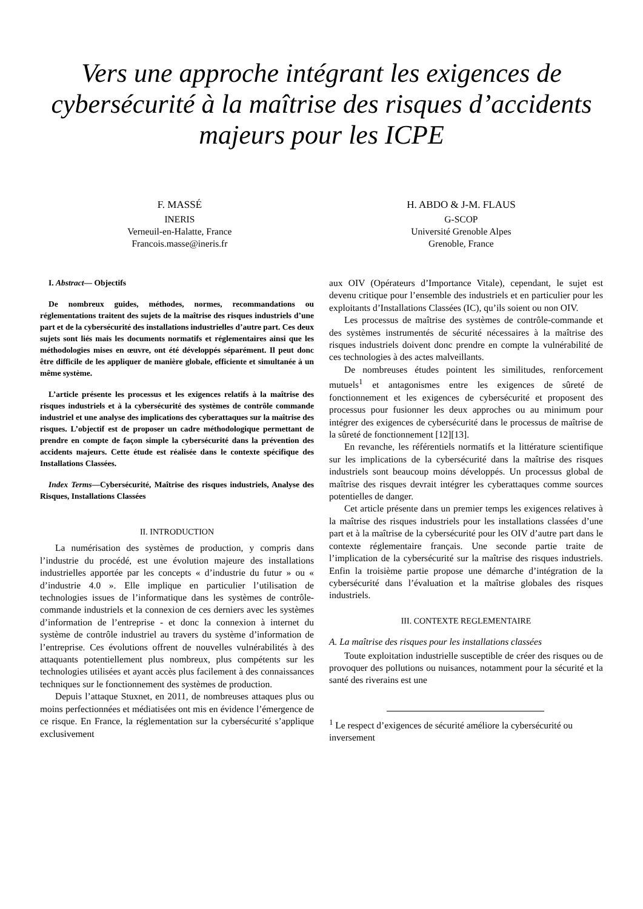Vers une approche intégrant les exigences de cybersécurité à la maîtrise des risques d’accidents majeurs pour les ICPE
F. MASSÉ
INERIS
Verneuil-en-Halatte, France
Francois.masse@ineris.fr
H. ABDO & J-M. FLAUS
G-SCOP
Université Grenoble Alpes
Grenoble, France
I. Abstract— Objectifs
De nombreux guides, méthodes, normes, recommandations ou réglementations traitent des sujets de la maîtrise des risques industriels d’une part et de la cybersécurité des installations industrielles d’autre part. Ces deux sujets sont liés mais les documents normatifs et réglementaires ainsi que les méthodologies mises en œuvre, ont été développés séparément. Il peut donc être difficile de les appliquer de manière globale, efficiente et simultanée à un même système.
L’article présente les processus et les exigences relatifs à la maîtrise des risques industriels et à la cybersécurité des systèmes de contrôle commande industriel et une analyse des implications des cyberattaques sur la maîtrise des risques. L’objectif est de proposer un cadre méthodologique permettant de prendre en compte de façon simple la cybersécurité dans la prévention des accidents majeurs. Cette étude est réalisée dans le contexte spécifique des Installations Classées.
Index Terms—Cybersécurité, Maîtrise des risques industriels, Analyse des Risques, Installations Classées
II. INTRODUCTION
La numérisation des systèmes de production, y compris dans l’industrie du procédé, est une évolution majeure des installations industrielles apportée par les concepts « d’industrie du futur » ou « d’industrie 4.0 ». Elle implique en particulier l’utilisation de technologies issues de l’informatique dans les systèmes de contrôle-commande industriels et la connexion de ces derniers avec les systèmes d’information de l’entreprise - et donc la connexion à internet du système de contrôle industriel au travers du système d’information de l’entreprise. Ces évolutions offrent de nouvelles vulnérabilités à des attaquants potentiellement plus nombreux, plus compétents sur les technologies utilisées et ayant accès plus facilement à des connaissances techniques sur le fonctionnement des systèmes de production.
Depuis l’attaque Stuxnet, en 2011, de nombreuses attaques plus ou moins perfectionnées et médiatisées ont mis en évidence l’émergence de ce risque. En France, la réglementation sur la cybersécurité s’applique exclusivement
aux OIV (Opérateurs d’Importance Vitale), cependant, le sujet est devenu critique pour l’ensemble des industriels et en particulier pour les exploitants d’Installations Classées (IC), qu’ils soient ou non OIV.
Les processus de maîtrise des systèmes de contrôle-commande et des systèmes instrumentés de sécurité nécessaires à la maîtrise des risques industriels doivent donc prendre en compte la vulnérabilité de ces technologies à des actes malveillants.
De nombreuses études pointent les similitudes, renforcement mutuels<sup>1</sup> et antagonismes entre les exigences de sûreté de fonctionnement et les exigences de cybersécurité et proposent des processus pour fusionner les deux approches ou au minimum pour intégrer des exigences de cybersécurité dans le processus de maîtrise de la sûreté de fonctionnement [12][13].
En revanche, les référentiels normatifs et la littérature scientifique sur les implications de la cybersécurité dans la maîtrise des risques industriels sont beaucoup moins développés. Un processus global de maîtrise des risques devrait intégrer les cyberattaques comme sources potentielles de danger.
Cet article présente dans un premier temps les exigences relatives à la maîtrise des risques industriels pour les installations classées d’une part et à la maîtrise de la cybersécurité pour les OIV d’autre part dans le contexte réglementaire français. Une seconde partie traite de l’implication de la cybersécurité sur la maîtrise des risques industriels. Enfin la troisième partie propose une démarche d’intégration de la cybersécurité dans l’évaluation et la maîtrise globales des risques industriels.
III. CONTEXTE REGLEMENTAIRE
A. La maîtrise des risques pour les installations classées
Toute exploitation industrielle susceptible de créer des risques ou de provoquer des pollutions ou nuisances, notamment pour la sécurité et la santé des riverains est une
<sup>1</sup> Le respect d’exigences de sécurité améliore la cybersécurité ou inversement